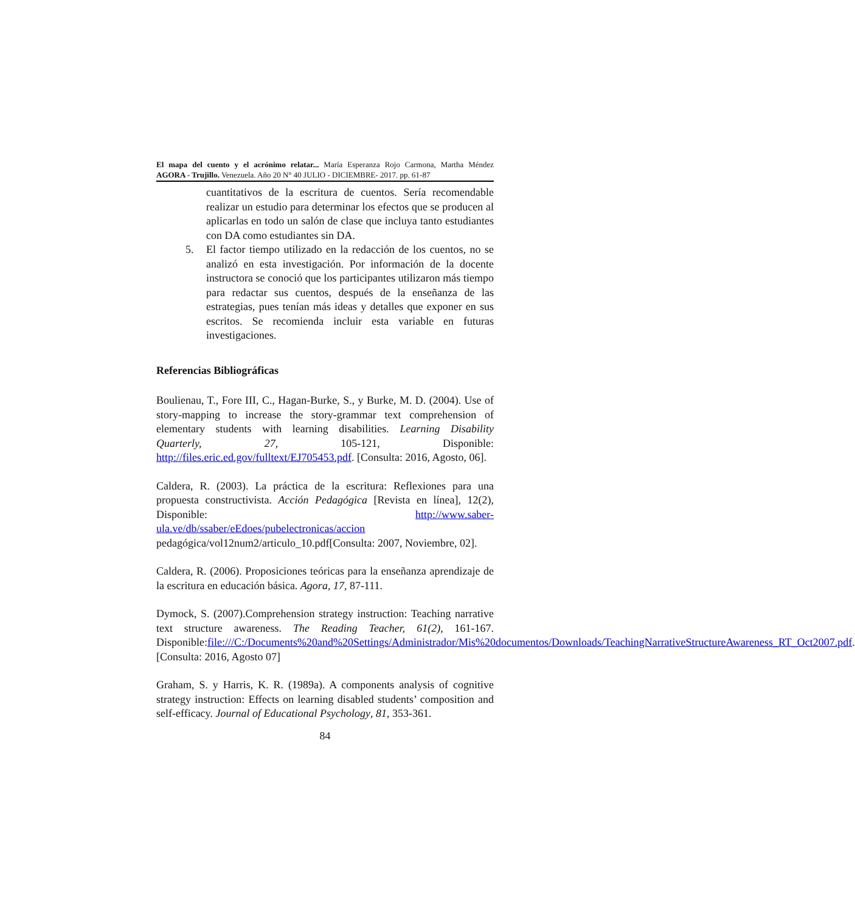El mapa del cuento y el acrónimo relatar... María Esperanza Rojo Carmona, Martha Méndez
AGORA - Trujillo. Venezuela. Año 20 N° 40 JULIO - DICIEMBRE- 2017. pp. 61-87
cuantitativos de la escritura de cuentos. Sería recomendable realizar un estudio para determinar los efectos que se producen al aplicarlas en todo un salón de clase que incluya tanto estudiantes con DA como estudiantes sin DA.
5. El factor tiempo utilizado en la redacción de los cuentos, no se analizó en esta investigación. Por información de la docente instructora se conoció que los participantes utilizaron más tiempo para redactar sus cuentos, después de la enseñanza de las estrategias, pues tenían más ideas y detalles que exponer en sus escritos. Se recomienda incluir esta variable en futuras investigaciones.
Referencias Bibliográficas
Boulienau, T., Fore III, C., Hagan-Burke, S., y Burke, M. D. (2004). Use of story-mapping to increase the story-grammar text comprehension of elementary students with learning disabilities. Learning Disability Quarterly, 27, 105-121, Disponible: http://files.eric.ed.gov/fulltext/EJ705453.pdf. [Consulta: 2016, Agosto, 06].
Caldera, R. (2003). La práctica de la escritura: Reflexiones para una propuesta constructivista. Acción Pedagógica [Revista en línea], 12(2), Disponible: http://www.saber-ula.ve/db/ssaber/eEdoes/pubelectronicas/accion pedagógica/vol12num2/articulo_10.pdf[Consulta: 2007, Noviembre, 02].
Caldera, R. (2006). Proposiciones teóricas para la enseñanza aprendizaje de la escritura en educación básica. Agora, 17, 87-111.
Dymock, S. (2007).Comprehension strategy instruction: Teaching narrative text structure awareness. The Reading Teacher, 61(2), 161-167. Disponible:file:///C:/Documents%20and%20Settings/Administrador/Mis%20documentos/Downloads/TeachingNarrativeStructureAwareness_RT_Oct2007.pdf. [Consulta: 2016, Agosto 07]
Graham, S. y Harris, K. R. (1989a). A components analysis of cognitive strategy instruction: Effects on learning disabled students’ composition and self-efficacy. Journal of Educational Psychology, 81, 353-361.
84